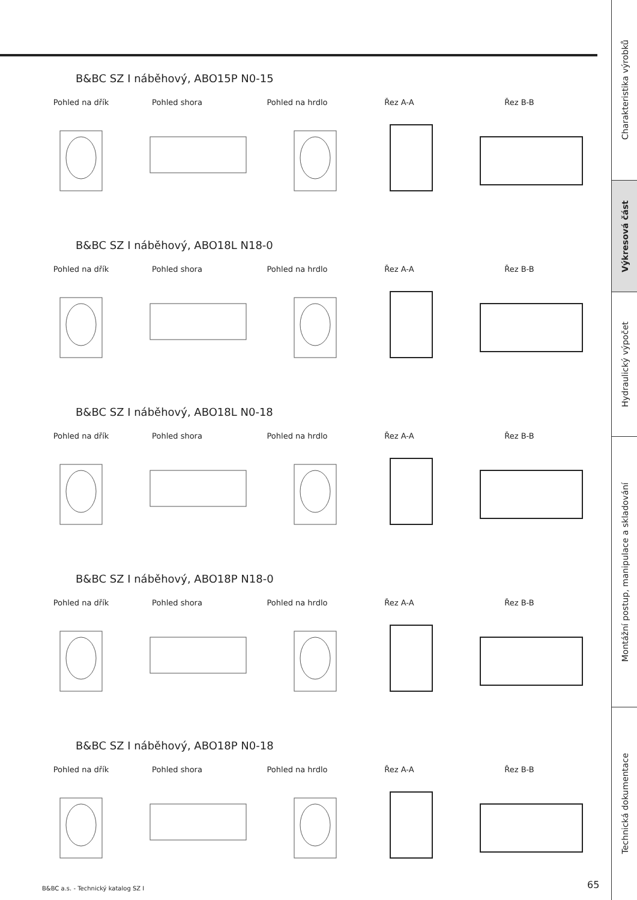B&BC SZ I náběhový, ABO15P N0-15
Pohled na dřík Pohled shora Pohled na hrdlo Řez A-A Řez B-B
B&BC SZ I náběhový, ABO18L N18-0
Pohled na dřík Pohled shora Pohled na hrdlo Řez A-A Řez B-B
B&BC SZ I náběhový, ABO18L N0-18
Pohled na dřík Pohled shora Pohled na hrdlo Řez A-A Řez B-B
B&BC SZ I náběhový, ABO18P N18-0
Pohled na dřík Pohled shora Pohled na hrdlo Řez A-A Řez B-B
B&BC SZ I náběhový, ABO18P N0-18
Pohled na dřík Pohled shora Pohled na hrdlo Řez A-A Řez B-B
B&BC a.s. - Technický katalog SZ I
65
Charakteristika výrobků
Výkresová část
Hydraulický výpočet
Montážní postup, manipulace a skladování
Technická dokumentace